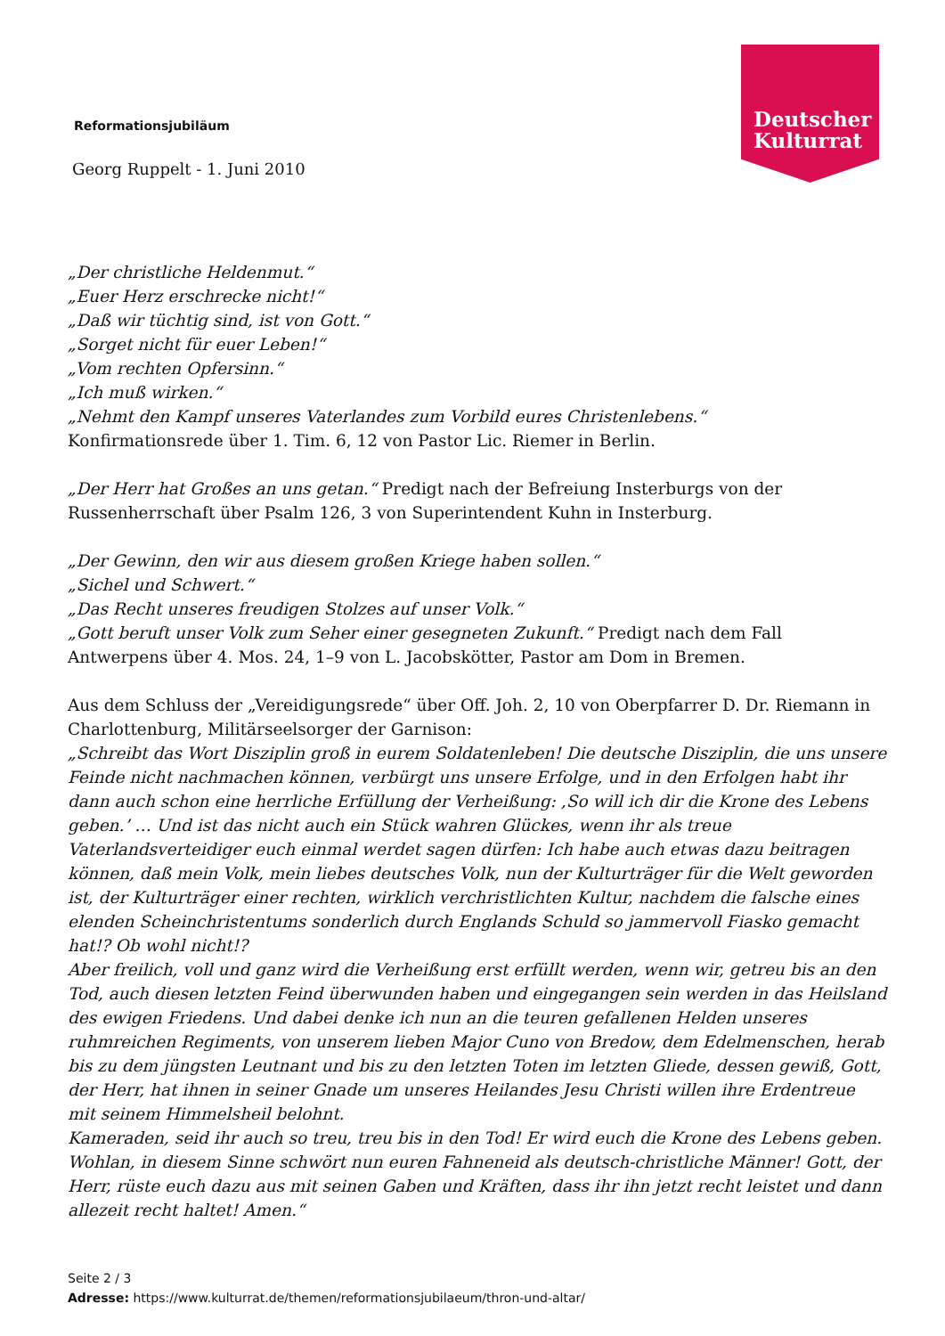Deutscher
Kulturrat
Reformationsjubiläum
Georg Ruppelt - 1. Juni 2010
„Der christliche Heldenmut.“
„Euer Herz erschrecke nicht!“
„Daß wir tüchtig sind, ist von Gott.“
„Sorget nicht für euer Leben!“
„Vom rechten Opfersinn.“
„Ich muß wirken.“
„Nehmt den Kampf unseres Vaterlandes zum Vorbild eures Christenlebens.“
Konfirmationsrede über 1. Tim. 6, 12 von Pastor Lic. Riemer in Berlin.
„Der Herr hat Großes an uns getan.“ Predigt nach der Befreiung Insterburgs von der Russenherrschaft über Psalm 126, 3 von Superintendent Kuhn in Insterburg.
„Der Gewinn, den wir aus diesem großen Kriege haben sollen.“
„Sichel und Schwert.“
„Das Recht unseres freudigen Stolzes auf unser Volk.“
„Gott beruft unser Volk zum Seher einer gesegneten Zukunft.“ Predigt nach dem Fall Antwerpens über 4. Mos. 24, 1–9 von L. Jacobskötter, Pastor am Dom in Bremen.
Aus dem Schluss der „Vereidigungsrede“ über Off. Joh. 2, 10 von Oberpfarrer D. Dr. Riemann in Charlottenburg, Militärseelsorger der Garnison:
„Schreibt das Wort Disziplin groß in eurem Soldatenleben! Die deutsche Disziplin, die uns unsere Feinde nicht nachmachen können, verbürgt uns unsere Erfolge, und in den Erfolgen habt ihr dann auch schon eine herrliche Erfüllung der Verheißung: ‚So will ich dir die Krone des Lebens geben.’ … Und ist das nicht auch ein Stück wahren Glückes, wenn ihr als treue Vaterlandsverteidiger euch einmal werdet sagen dürfen: Ich habe auch etwas dazu beitragen können, daß mein Volk, mein liebes deutsches Volk, nun der Kulturträger für die Welt geworden ist, der Kulturträger einer rechten, wirklich verchristlichten Kultur, nachdem die falsche eines elenden Scheinchristentums sonderlich durch Englands Schuld so jammervoll Fiasko gemacht hat!? Ob wohl nicht!?
Aber freilich, voll und ganz wird die Verheißung erst erfüllt werden, wenn wir, getreu bis an den Tod, auch diesen letzten Feind überwunden haben und eingegangen sein werden in das Heilsland des ewigen Friedens. Und dabei denke ich nun an die teuren gefallenen Helden unseres ruhmreichen Regiments, von unserem lieben Major Cuno von Bredow, dem Edelmenschen, herab bis zu dem jüngsten Leutnant und bis zu den letzten Toten im letzten Gliede, dessen gewiß, Gott, der Herr, hat ihnen in seiner Gnade um unseres Heilandes Jesu Christi willen ihre Erdentreue mit seinem Himmelsheil belohnt.
Kameraden, seid ihr auch so treu, treu bis in den Tod! Er wird euch die Krone des Lebens geben. Wohlan, in diesem Sinne schwört nun euren Fahneneid als deutsch-christliche Männer! Gott, der Herr, rüste euch dazu aus mit seinen Gaben und Kräften, dass ihr ihn jetzt recht leistet und dann allezeit recht haltet! Amen.“
Seite 2 / 3
Adresse: https://www.kulturrat.de/themen/reformationsjubilaeum/thron-und-altar/